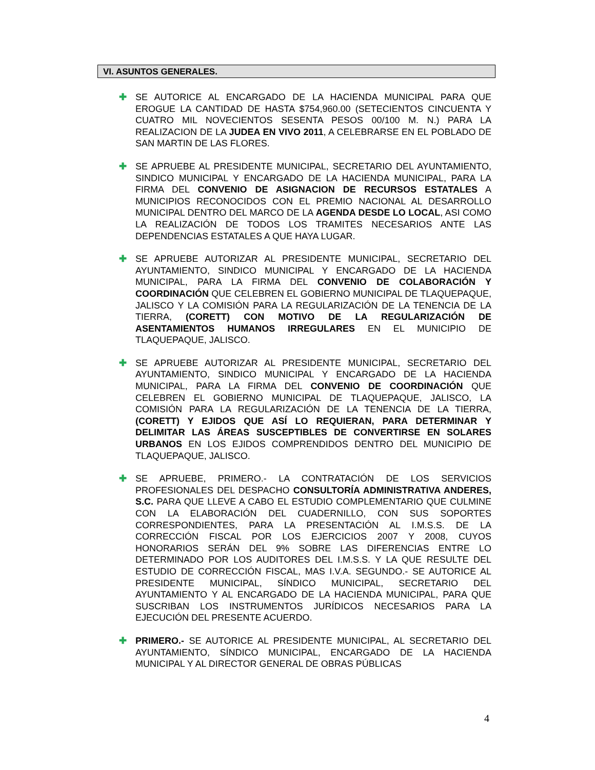VI. ASUNTOS GENERALES.
✚
SE AUTORICE AL ENCARGADO DE LA HACIENDA MUNICIPAL PARA QUE EROGUE LA CANTIDAD DE HASTA $754,960.00 (SETECIENTOS CINCUENTA Y CUATRO MIL NOVECIENTOS SESENTA PESOS 00/100 M. N.) PARA LA REALIZACION DE LA JUDEA EN VIVO 2011, A CELEBRARSE EN EL POBLADO DE SAN MARTIN DE LAS FLORES.
✚
SE APRUEBE AL PRESIDENTE MUNICIPAL, SECRETARIO DEL AYUNTAMIENTO, SINDICO MUNICIPAL Y ENCARGADO DE LA HACIENDA MUNICIPAL, PARA LA FIRMA DEL CONVENIO DE ASIGNACION DE RECURSOS ESTATALES A MUNICIPIOS RECONOCIDOS CON EL PREMIO NACIONAL AL DESARROLLO MUNICIPAL DENTRO DEL MARCO DE LA AGENDA DESDE LO LOCAL, ASI COMO LA REALIZACIÓN DE TODOS LOS TRAMITES NECESARIOS ANTE LAS DEPENDENCIAS ESTATALES A QUE HAYA LUGAR.
✚
SE APRUEBE AUTORIZAR AL PRESIDENTE MUNICIPAL, SECRETARIO DEL AYUNTAMIENTO, SINDICO MUNICIPAL Y ENCARGADO DE LA HACIENDA MUNICIPAL, PARA LA FIRMA DEL CONVENIO DE COLABORACIÓN Y COORDINACIÓN QUE CELEBREN EL GOBIERNO MUNICIPAL DE TLAQUEPAQUE, JALISCO Y LA COMISIÓN PARA LA REGULARIZACIÓN DE LA TENENCIA DE LA TIERRA, (CORETT) CON MOTIVO DE LA REGULARIZACIÓN DE ASENTAMIENTOS HUMANOS IRREGULARES EN EL MUNICIPIO DE TLAQUEPAQUE, JALISCO.
✚
SE APRUEBE AUTORIZAR AL PRESIDENTE MUNICIPAL, SECRETARIO DEL AYUNTAMIENTO, SINDICO MUNICIPAL Y ENCARGADO DE LA HACIENDA MUNICIPAL, PARA LA FIRMA DEL CONVENIO DE COORDINACIÓN QUE CELEBREN EL GOBIERNO MUNICIPAL DE TLAQUEPAQUE, JALISCO, LA COMISIÓN PARA LA REGULARIZACIÓN DE LA TENENCIA DE LA TIERRA, (CORETT) Y EJIDOS QUE ASÍ LO REQUIERAN, PARA DETERMINAR Y DELIMITAR LAS ÁREAS SUSCEPTIBLES DE CONVERTIRSE EN SOLARES URBANOS EN LOS EJIDOS COMPRENDIDOS DENTRO DEL MUNICIPIO DE TLAQUEPAQUE, JALISCO.
✚
SE APRUEBE, PRIMERO.- LA CONTRATACIÓN DE LOS SERVICIOS PROFESIONALES DEL DESPACHO CONSULTORÍA ADMINISTRATIVA ANDERES, S.C. PARA QUE LLEVE A CABO EL ESTUDIO COMPLEMENTARIO QUE CULMINE CON LA ELABORACIÓN DEL CUADERNILLO, CON SUS SOPORTES CORRESPONDIENTES, PARA LA PRESENTACIÓN AL I.M.S.S. DE LA CORRECCIÓN FISCAL POR LOS EJERCICIOS 2007 Y 2008, CUYOS HONORARIOS SERÁN DEL 9% SOBRE LAS DIFERENCIAS ENTRE LO DETERMINADO POR LOS AUDITORES DEL I.M.S.S. Y LA QUE RESULTE DEL ESTUDIO DE CORRECCIÓN FISCAL, MAS I.V.A. SEGUNDO.- SE AUTORICE AL PRESIDENTE MUNICIPAL, SÍNDICO MUNICIPAL, SECRETARIO DEL AYUNTAMIENTO Y AL ENCARGADO DE LA HACIENDA MUNICIPAL, PARA QUE SUSCRIBAN LOS INSTRUMENTOS JURÍDICOS NECESARIOS PARA LA EJECUCIÓN DEL PRESENTE ACUERDO.
✚
PRIMERO.- SE AUTORICE AL PRESIDENTE MUNICIPAL, AL SECRETARIO DEL AYUNTAMIENTO, SÍNDICO MUNICIPAL, ENCARGADO DE LA HACIENDA MUNICIPAL Y AL DIRECTOR GENERAL DE OBRAS PÚBLICAS
4